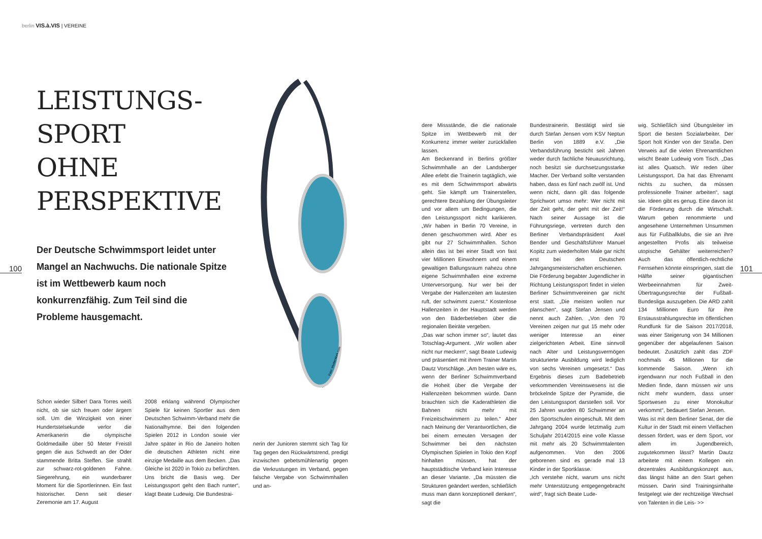berlin VIS.à.VIS | VEREINE
LEISTUNGS-
SPORT
OHNE
PERSPEKTIVE
Der Deutsche Schwimmsport leidet unter Mangel an Nachwuchs. Die nationale Spitze ist im Wettbewerb kaum noch konkurrenzfähig. Zum Teil sind die Probleme hausgemacht.
100 101
Foto: shutterstock.com
Schon wieder Silber! Dara Torres weiß nicht, ob sie sich freuen oder ärgern soll. Um die Winzigkeit von einer Hundertstelsekunde verlor die Amerikanerin die olympische Goldmedaille über 50 Meter Freistil gegen die aus Schwedt an der Oder stammende Britta Steffen. Sie strahlt zur schwarz-rot-goldenen Fahne. Siegerehrung, ein wunderbarer Moment für die Sportlerinnen. Ein fast historischer. Denn seit dieser Zeremonie am 17. August
2008 erklang während Olympischer Spiele für keinen Sportler aus dem Deutschen Schwimm-Verband mehr die Nationalhymne. Bei den folgenden Spielen 2012 in London sowie vier Jahre später in Rio de Janeiro holten die deutschen Athleten nicht eine einzige Medaille aus dem Becken. „Das Gleiche ist 2020 in Tokio zu befürchten. Uns bricht die Basis weg. Der Leistungssport geht den Bach runter“, klagt Beate Ludewig. Die Bundestrai-
nerin der Junioren stemmt sich Tag für Tag gegen den Rückwärtstrend, predigt inzwischen gebetsmühlenartig gegen die Verkrustungen im Verband, gegen falsche Vergabe von Schwimmhallen und an-
dere Missstände, die die nationale Spitze im Wettbewerb mit der Konkurrenz immer weiter zurückfallen lassen.
Am Beckenrand in Berlins größter Schwimmhalle an der Landsberger Allee erlebt die Trainerin tagtäglich, wie es mit dem Schwimmsport abwärts geht. Sie kämpft um Trainerstellen, gerechtere Bezahlung der Übungsleiter und vor allem um Bedingungen, die den Leistungssport nicht karikieren. „Wir haben in Berlin 70 Vereine, in denen geschwommen wird. Aber es gibt nur 27 Schwimmhallen. Schon allein das ist bei einer Stadt von fast vier Millionen Einwohnern und einem gewaltigen Ballungsraum nahezu ohne eigene Schwimmhallen eine extreme Unterversorgung. Nur wer bei der Vergabe der Hallenzeiten am lautesten ruft, der schwimmt zuerst.“ Kostenlose Hallenzeiten in der Hauptstadt werden von den Bäderbetrieben über die regionalen Beiräte vergeben.
„Das war schon immer so“, lautet das Totschlag-Argument. „Wir wollen aber nicht nur meckern“, sagt Beate Ludewig und präsentiert mit ihrem Trainer Martin Dautz Vorschläge. „Am besten wäre es, wenn der Berliner Schwimmverband die Hoheit über die Vergabe der Hallenzeiten bekommen würde. Dann brauchten sich die Kaderathleten die Bahnen nicht mehr mit Freizeitschwimmern zu teilen.“ Aber nach Meinung der Verantwortlichen, die bei einem erneuten Versagen der Schwimmer bei den nächsten Olympischen Spielen in Tokio den Kopf hinhalten müssen, hat der hauptstädtische Verband kein Interesse an dieser Variante. „Da müssten die Strukturen geändert werden, schließlich muss man dann konzeptionell denken“, sagt die
Bundestrainerin. Bestätigt wird sie durch Stefan Jensen vom KSV Neptun Berlin von 1889 e.V. „Die Verbandsführung besticht seit Jahren weder durch fachliche Neuausrichtung, noch besitzt sie durchsetzungsstarke Macher. Der Verband sollte verstanden haben, dass es fünf nach zwölf ist. Und wenn nicht, dann gilt das folgende Sprichwort umso mehr: Wer nicht mit der Zeit geht, der geht mit der Zeit!“ Nach seiner Aussage ist die Führungsriege, vertreten durch den Berliner Verbandspräsident Axel Bender und Geschäftsführer Manuel Kopitz zum wiederholten Male gar nicht erst bei den Deutschen Jahrgangsmeisterschaften erschienen.
Die Förderung begabter Jugendlicher in Richtung Leistungssport findet in vielen Berliner Schwimmvereinen gar nicht erst statt. „Die meisten wollen nur planschen“, sagt Stefan Jensen und nennt auch Zahlen. „Von den 70 Vereinen zeigen nur gut 15 mehr oder weniger Interesse an einer zielgerichteten Arbeit. Eine sinnvoll nach Alter und Leistungsvermögen strukturierte Ausbildung wird lediglich von sechs Vereinen umgesetzt.“ Das Ergebnis dieses zum Badebetrieb verkommenden Vereinswesens ist die bröckelnde Spitze der Pyramide, die den Leistungssport darstellen soll. Vor 25 Jahren wurden 80 Schwimmer an den Sportschulen eingeschult. Mit dem Jahrgang 2004 wurde letztmalig zum Schuljahr 2014/2015 eine volle Klasse mit mehr als 20 Schwimmtalenten aufgenommen. Von den 2006 geborenen sind es gerade mal 13 Kinder in der Sportklasse.
„Ich verstehe nicht, warum uns nicht mehr Unterstützung entgegengebracht wird“, fragt sich Beate Lude-
wig. Schließlich sind Übungsleiter im Sport die besten Sozialarbeiter. Der Sport holt Kinder von der Straße. Den Verweis auf die vielen Ehrenamtlichen wischt Beate Ludewig vom Tisch. „Das ist alles Quatsch. Wir reden über Leistungssport. Da hat das Ehrenamt nichts zu suchen, da müssen professionelle Trainer arbeiten“, sagt sie. Ideen gibt es genug. Eine davon ist die Förderung durch die Wirtschaft. Warum geben renommierte und angesehene Unternehmen Unsummen aus für Fußballklubs, die sie an ihre angestellten Profis als teilweise utopische Gehälter weiterreichen? Auch das öffentlich-rechtliche Fernsehen könnte einspringen, statt die Hälfte seiner gigantischen Werbeeinnahmen für Zweit-Übertragungsrechte der Fußball-Bundesliga auszugeben. Die ARD zahlt 134 Millionen Euro für ihre Erstausstrahlungsrechte im öffentlichen Rundfunk für die Saison 2017/2018, was einer Steigerung von 34 Millionen gegenüber der abgelaufenen Saison bedeutet. Zusätzlich zahlt das ZDF nochmals 45 Millionen für die kommende Saison. „Wenn ich irgendwann nur noch Fußball in den Medien finde, dann müssen wir uns nicht mehr wundern, dass unser Sportwesen zu einer Monokultur verkommt“, bedauert Stefan Jensen.
Was ist mit dem Berliner Senat, der die Kultur in der Stadt mit einem Vielfachen dessen fördert, was er dem Sport, vor allem im Jugendbereich, zugutekommen lässt? Martin Dautz arbeitete mit einem Kollegen ein dezentrales Ausbildungskonzept aus, das längst hätte an den Start gehen müssen. Darin sind Trainingsinhalte festgelegt wie der rechtzeitige Wechsel von Talenten in die Leis- >>